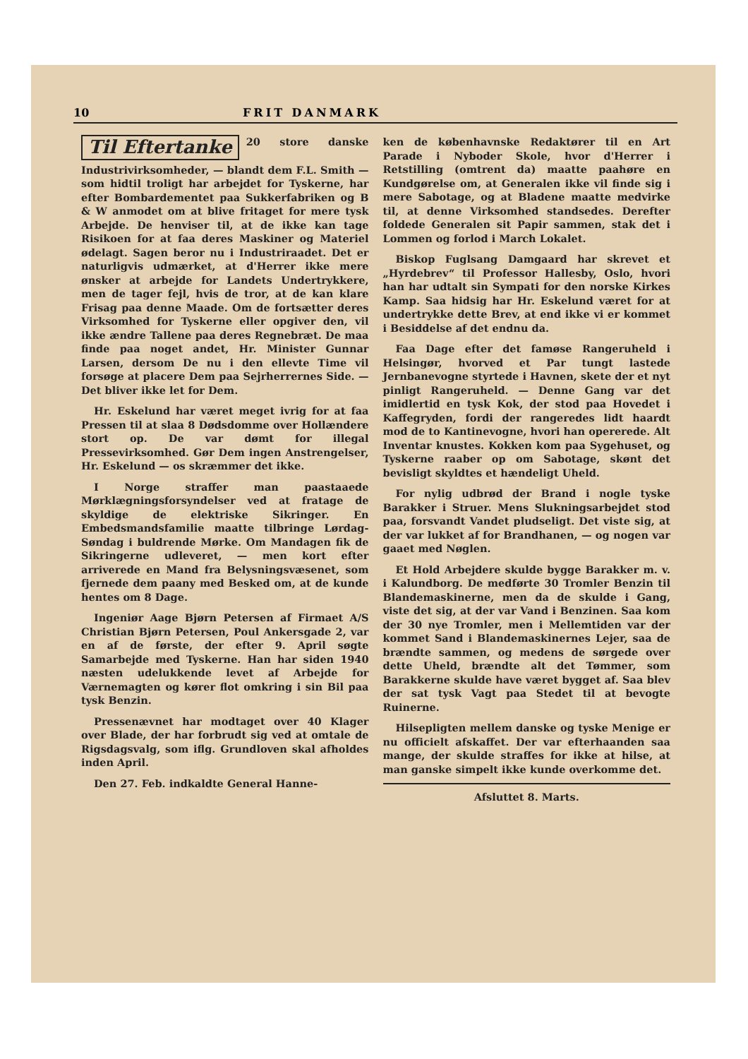10 FRIT DANMARK
Til Eftertanke
20 store danske Industrivirksomheder, — blandt dem F.L. Smith — som hidtil troligt har arbejdet for Tyskerne, har efter Bombardementet paa Sukkerfabriken og B & W anmodet om at blive fritaget for mere tysk Arbejde. De henviser til, at de ikke kan tage Risikoen for at faa deres Maskiner og Materiel ødelagt. Sagen beror nu i Industriraadet. Det er naturligvis udmærket, at d'Herrer ikke mere ønsker at arbejde for Landets Undertrykkere, men de tager fejl, hvis de tror, at de kan klare Frisag paa denne Maade. Om de fortsætter deres Virksomhed for Tyskerne eller opgiver den, vil ikke ændre Tallene paa deres Regnebræt. De maa finde paa noget andet, Hr. Minister Gunnar Larsen, dersom De nu i den ellevte Time vil forsøge at placere Dem paa Sejrherrernes Side. — Det bliver ikke let for Dem.
Hr. Eskelund har været meget ivrig for at faa Pressen til at slaa 8 Dødsdomme over Hollændere stort op. De var dømt for illegal Pressevirksomhed. Gør Dem ingen Anstrengelser, Hr. Eskelund — os skræmmer det ikke.
I Norge straffer man paastaaede Mørklægningsforsyndelser ved at fratage de skyldige de elektriske Sikringer. En Embedsmandsfamilie maatte tilbringe Lørdag-Søndag i buldrende Mørke. Om Mandagen fik de Sikringerne udleveret, — men kort efter arriverede en Mand fra Belysningsvæsenet, som fjernede dem paany med Besked om, at de kunde hentes om 8 Dage.
Ingeniør Aage Bjørn Petersen af Firmaet A/S Christian Bjørn Petersen, Poul Ankersgade 2, var en af de første, der efter 9. April søgte Samarbejde med Tyskerne. Han har siden 1940 næsten udelukkende levet af Arbejde for Værnemagten og kører flot omkring i sin Bil paa tysk Benzin.
Pressenævnet har modtaget over 40 Klager over Blade, der har forbrudt sig ved at omtale de Rigsdagsvalg, som iflg. Grundloven skal afholdes inden April.
Den 27. Feb. indkaldte General Hanne-
ken de københavnske Redaktører til en Art Parade i Nyboder Skole, hvor d'Herrer i Retstilling (omtrent da) maatte paahøre en Kundgørelse om, at Generalen ikke vil finde sig i mere Sabotage, og at Bladene maatte medvirke til, at denne Virksomhed standsedes. Derefter foldede Generalen sit Papir sammen, stak det i Lommen og forlod i March Lokalet.
Biskop Fuglsang Damgaard har skrevet et „Hyrdebrev“ til Professor Hallesby, Oslo, hvori han har udtalt sin Sympati for den norske Kirkes Kamp. Saa hidsig har Hr. Eskelund været for at undertrykke dette Brev, at end ikke vi er kommet i Besiddelse af det endnu da.
Faa Dage efter det famøse Rangeruheld i Helsingør, hvorved et Par tungt lastede Jernbanevogne styrtede i Havnen, skete der et nyt pinligt Rangeruheld. — Denne Gang var det imidlertid en tysk Kok, der stod paa Hovedet i Kaffegryden, fordi der rangeredes lidt haardt mod de to Kantinevogne, hvori han opererede. Alt Inventar knustes. Kokken kom paa Sygehuset, og Tyskerne raaber op om Sabotage, skønt det bevisligt skyldtes et hændeligt Uheld.
For nylig udbrød der Brand i nogle tyske Barakker i Struer. Mens Slukningsarbejdet stod paa, forsvandt Vandet pludseligt. Det viste sig, at der var lukket af for Brandhanen, — og nogen var gaaet med Nøglen.
Et Hold Arbejdere skulde bygge Barakker m. v. i Kalundborg. De medførte 30 Tromler Benzin til Blandemaskinerne, men da de skulde i Gang, viste det sig, at der var Vand i Benzinen. Saa kom der 30 nye Tromler, men i Mellemtiden var der kommet Sand i Blandemaskinernes Lejer, saa de brændte sammen, og medens de sørgede over dette Uheld, brændte alt det Tømmer, som Barakkerne skulde have været bygget af. Saa blev der sat tysk Vagt paa Stedet til at bevogte Ruinerne.
Hilsepligten mellem danske og tyske Menige er nu officielt afskaffet. Der var efterhaanden saa mange, der skulde straffes for ikke at hilse, at man ganske simpelt ikke kunde overkomme det.
Afsluttet 8. Marts.